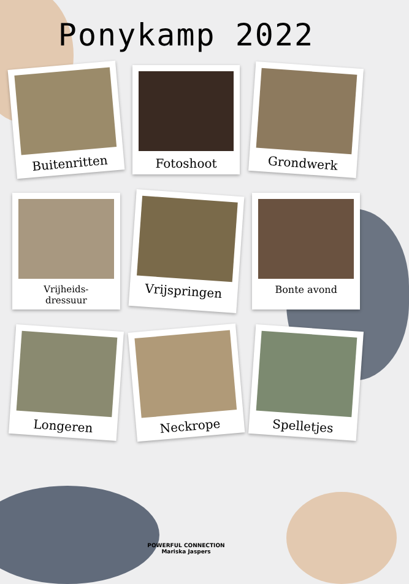Ponykamp 2022
Buitenritten
Fotoshoot
Grondwerk
Vrijheids-
dressuur
Vrijspringen
Bonte avond
Longeren
Neckrope
Spelletjes
POWERFUL CONNECTION
Mariska Jaspers